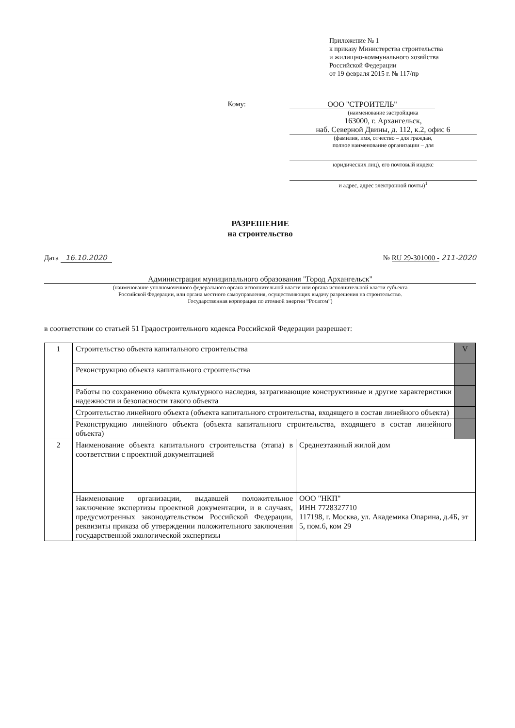Приложение № 1
к приказу Министерства строительства
и жилищно-коммунального хозяйства
Российской Федерации
от 19 февраля 2015 г. № 117/пр
Кому: ООО "СТРОИТЕЛЬ"
(наименование застройщика
163000, г. Архангельск,
наб. Северной Двины, д. 112, к.2, офис 6
(фамилия, имя, отчество – для граждан,
полное наименование организации – для
юридических лиц), его почтовый индекс
и адрес, адрес электронной почты)<sup>1</sup>
РАЗРЕШЕНИЕ
на строительство
Дата 16.10.2020 № RU 29-301000 - 211-2020
Администрация муниципального образования "Город Архангельск"
(наименование уполномоченного федерального органа исполнительной власти или органа исполнительной власти субъекта
Российской Федерации, или органа местного самоуправления, осуществляющих выдачу разрешения на строительство.
Государственная корпорация по атомной энергии “Росатом”)
в соответствии со статьей 51 Градостроительного кодекса Российской Федерации разрешает:
| 1 | Строительство объекта капитального строительства | | V |
| | Реконструкцию объекта капитального строительства | | |
| | Работы по сохранению объекта культурного наследия, затрагивающие конструктивные и другие характеристики надежности и безопасности такого объекта | | |
| | Строительство линейного объекта (объекта капитального строительства, входящего в состав линейного объекта) | | |
| | Реконструкцию линейного объекта (объекта капитального строительства, входящего в состав линейного объекта) | | |
| 2 | Наименование объекта капитального строительства (этапа) в соответствии с проектной документацией | Среднеэтажный жилой дом | |
| | Наименование организации, выдавшей положительное заключение экспертизы проектной документации, и в случаях, предусмотренных законодательством Российской Федерации, реквизиты приказа об утверждении положительного заключения государственной экологической экспертизы | ООО "НКП" ИНН 7728327710 117198, г. Москва, ул. Академика Опарина, д.4Б, эт 5, пом.6, ком 29 | |